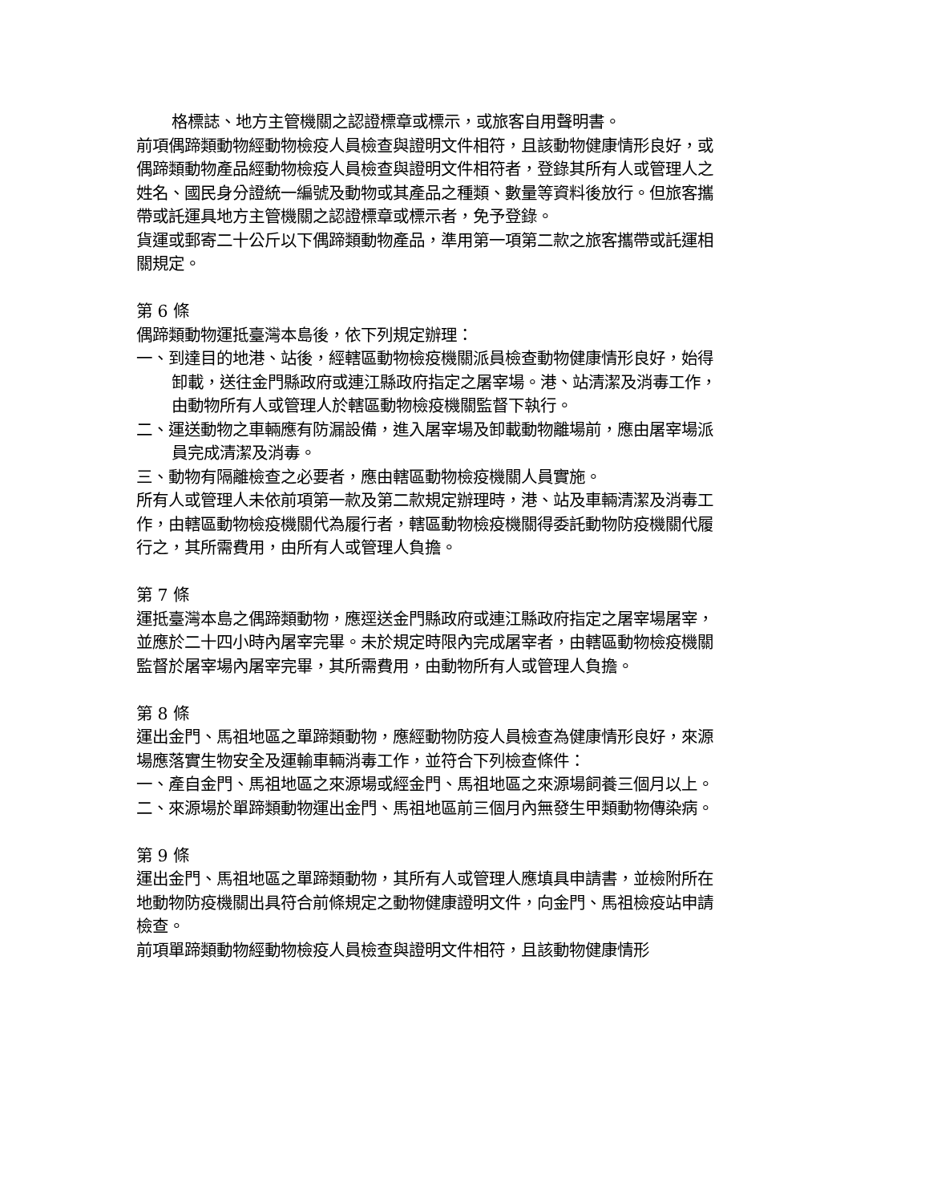格標誌、地方主管機關之認證標章或標示，或旅客自用聲明書。
前項偶蹄類動物經動物檢疫人員檢查與證明文件相符，且該動物健康情形良好，或偶蹄類動物產品經動物檢疫人員檢查與證明文件相符者，登錄其所有人或管理人之姓名、國民身分證統一編號及動物或其產品之種類、數量等資料後放行。但旅客攜帶或託運具地方主管機關之認證標章或標示者，免予登錄。
貨運或郵寄二十公斤以下偶蹄類動物產品，準用第一項第二款之旅客攜帶或託運相關規定。
第 6 條
偶蹄類動物運抵臺灣本島後，依下列規定辦理：
一、到達目的地港、站後，經轄區動物檢疫機關派員檢查動物健康情形良好，始得卸載，送往金門縣政府或連江縣政府指定之屠宰場。港、站清潔及消毒工作，由動物所有人或管理人於轄區動物檢疫機關監督下執行。
二、運送動物之車輛應有防漏設備，進入屠宰場及卸載動物離場前，應由屠宰場派員完成清潔及消毒。
三、動物有隔離檢查之必要者，應由轄區動物檢疫機關人員實施。
所有人或管理人未依前項第一款及第二款規定辦理時，港、站及車輛清潔及消毒工作，由轄區動物檢疫機關代為履行者，轄區動物檢疫機關得委託動物防疫機關代履行之，其所需費用，由所有人或管理人負擔。
第 7 條
運抵臺灣本島之偶蹄類動物，應逕送金門縣政府或連江縣政府指定之屠宰場屠宰，並應於二十四小時內屠宰完畢。未於規定時限內完成屠宰者，由轄區動物檢疫機關監督於屠宰場內屠宰完畢，其所需費用，由動物所有人或管理人負擔。
第 8 條
運出金門、馬祖地區之單蹄類動物，應經動物防疫人員檢查為健康情形良好，來源場應落實生物安全及運輸車輛消毒工作，並符合下列檢查條件：
一、產自金門、馬祖地區之來源場或經金門、馬祖地區之來源場飼養三個月以上。
二、來源場於單蹄類動物運出金門、馬祖地區前三個月內無發生甲類動物傳染病。
第 9 條
運出金門、馬祖地區之單蹄類動物，其所有人或管理人應填具申請書，並檢附所在地動物防疫機關出具符合前條規定之動物健康證明文件，向金門、馬祖檢疫站申請檢查。
前項單蹄類動物經動物檢疫人員檢查與證明文件相符，且該動物健康情形